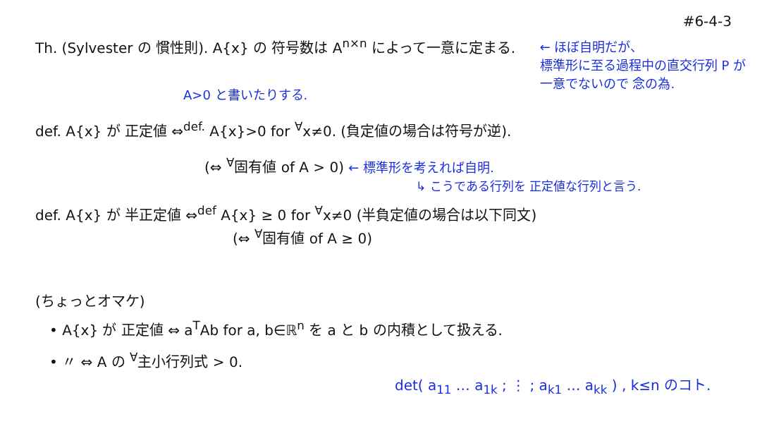#6-4-3
Th. (Sylvester の 慣性則). A{x} の 符号数は A<sup>n×n</sup> によって一意に定まる. ← ほぼ自明だが、
標準形に至る過程中の直交行列 P が
一意でないので 念の為.
A>0 と書いたりする.
def. A{x} が 正定値 ⇔<sup>def.</sup> A{x}>0 for <sup>∀</sup>x≠0. (負定値の場合は符号が逆).
(⇔ <sup>∀</sup>固有値 of A > 0) ← 標準形を考えれば自明.
↳ こうである行列を 正定値な行列と言う.
def. A{x} が 半正定値 ⇔<sup>def</sup> A{x} ≥ 0 for <sup>∀</sup>x≠0 (半負定値の場合は以下同文)
(⇔ <sup>∀</sup>固有値 of A ≥ 0)
(ちょっとオマケ)
• A{x} が 正定値 ⇔ a<sup>T</sup>Ab for a, b∈ℝ<sup>n</sup> を a と b の内積として扱える.
• 〃 ⇔ A の <sup>∀</sup>主小行列式 > 0.
det( a<sub>11</sub> … a<sub>1k</sub> ; ⋮ ; a<sub>k1</sub> … a<sub>kk</sub> ) , k≤n のコト.